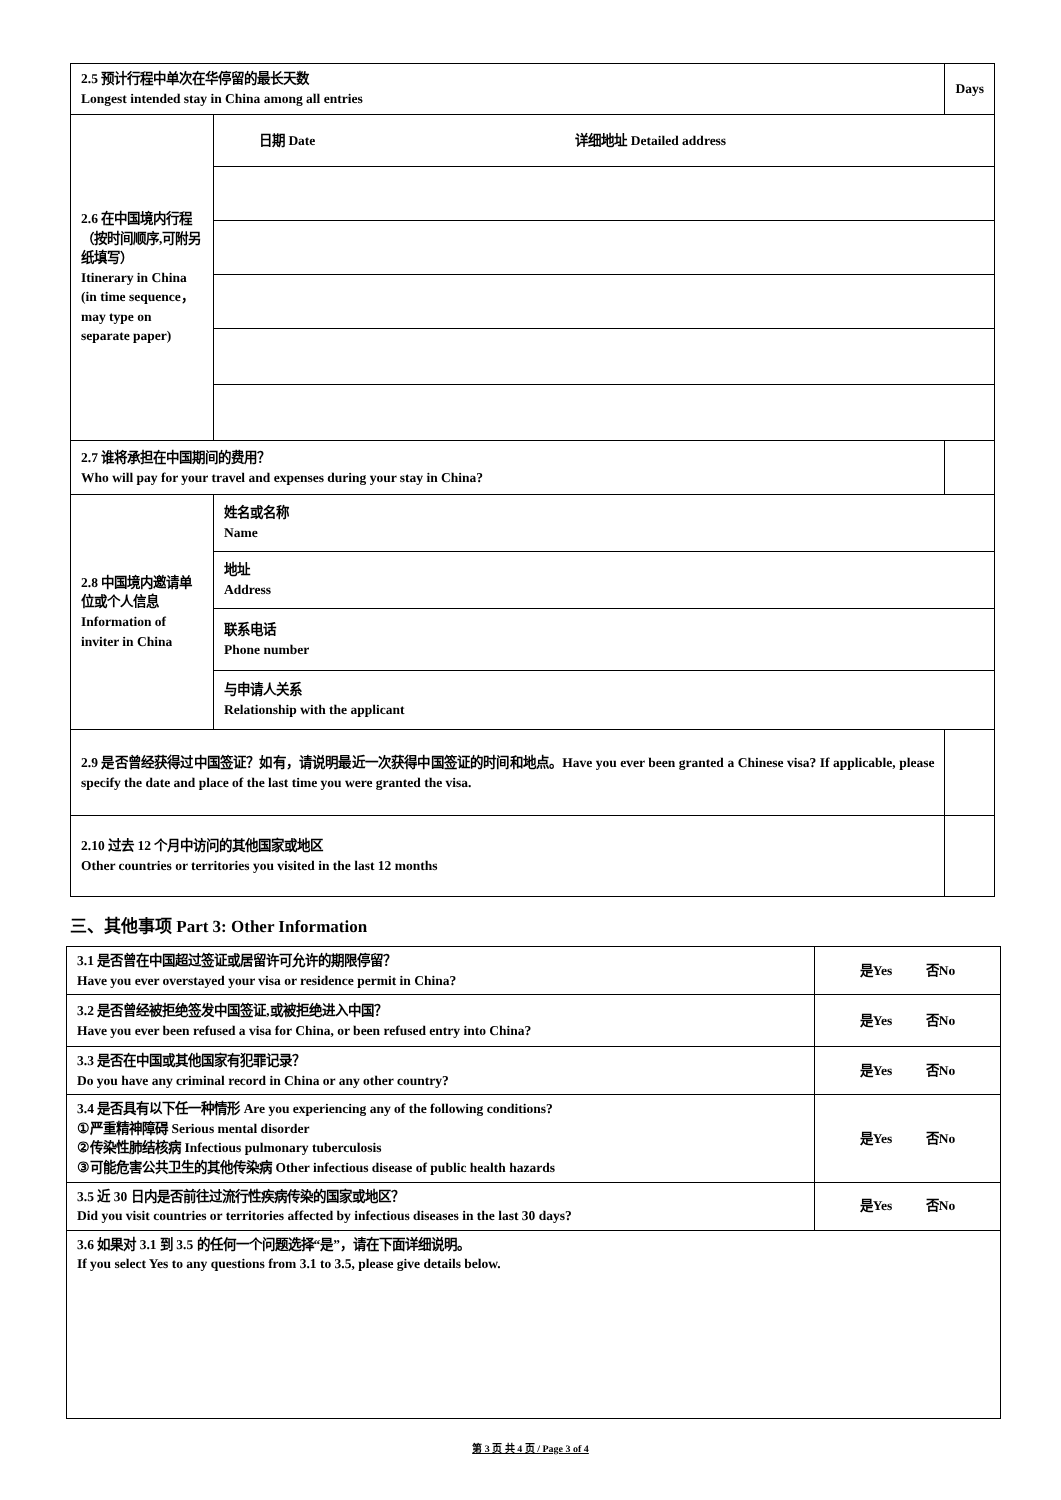| 2.5 预计行程中单次在华停留的最长天数 Longest intended stay in China among all entries | | Days |
| 2.6 在中国境内行程（按时间顺序,可附另纸填写） Itinerary in China (in time sequence，may type on separate paper) | 日期 Date 详细地址 Detailed address | |
| 2.7 谁将承担在中国期间的费用？ Who will pay for your travel and expenses during your stay in China? | | |
| 2.8 中国境内邀请单位或个人信息 Information of inviter in China | 姓名或名称 Name | |
| | 地址 Address | |
| | 联系电话 Phone number | |
| | 与申请人关系 Relationship with the applicant | |
| 2.9 是否曾经获得过中国签证？如有，请说明最近一次获得中国签证的时间和地点。Have you ever been granted a Chinese visa? If applicable, please specify the date and place of the last time you were granted the visa. | | |
| 2.10 过去 12 个月中访问的其他国家或地区 Other countries or territories you visited in the last 12 months | | |
三、其他事项 Part 3: Other Information
| 3.1 是否曾在中国超过签证或居留许可允许的期限停留？ Have you ever overstayed your visa or residence permit in China? | 是Yes 否No |
| 3.2 是否曾经被拒绝签发中国签证,或被拒绝进入中国？ Have you ever been refused a visa for China, or been refused entry into China? | 是Yes 否No |
| 3.3 是否在中国或其他国家有犯罪记录？ Do you have any criminal record in China or any other country? | 是Yes 否No |
| 3.4 是否具有以下任一种情形 Are you experiencing any of the following conditions? ①严重精神障碍 Serious mental disorder ②传染性肺结核病 Infectious pulmonary tuberculosis ③可能危害公共卫生的其他传染病 Other infectious disease of public health hazards | 是Yes 否No |
| 3.5 近 30 日内是否前往过流行性疾病传染的国家或地区？ Did you visit countries or territories affected by infectious diseases in the last 30 days? | 是Yes 否No |
| 3.6 如果对 3.1 到 3.5 的任何一个问题选择“是”，请在下面详细说明。 If you select Yes to any questions from 3.1 to 3.5, please give details below. | |
第 3 页 共 4 页 / Page 3 of 4